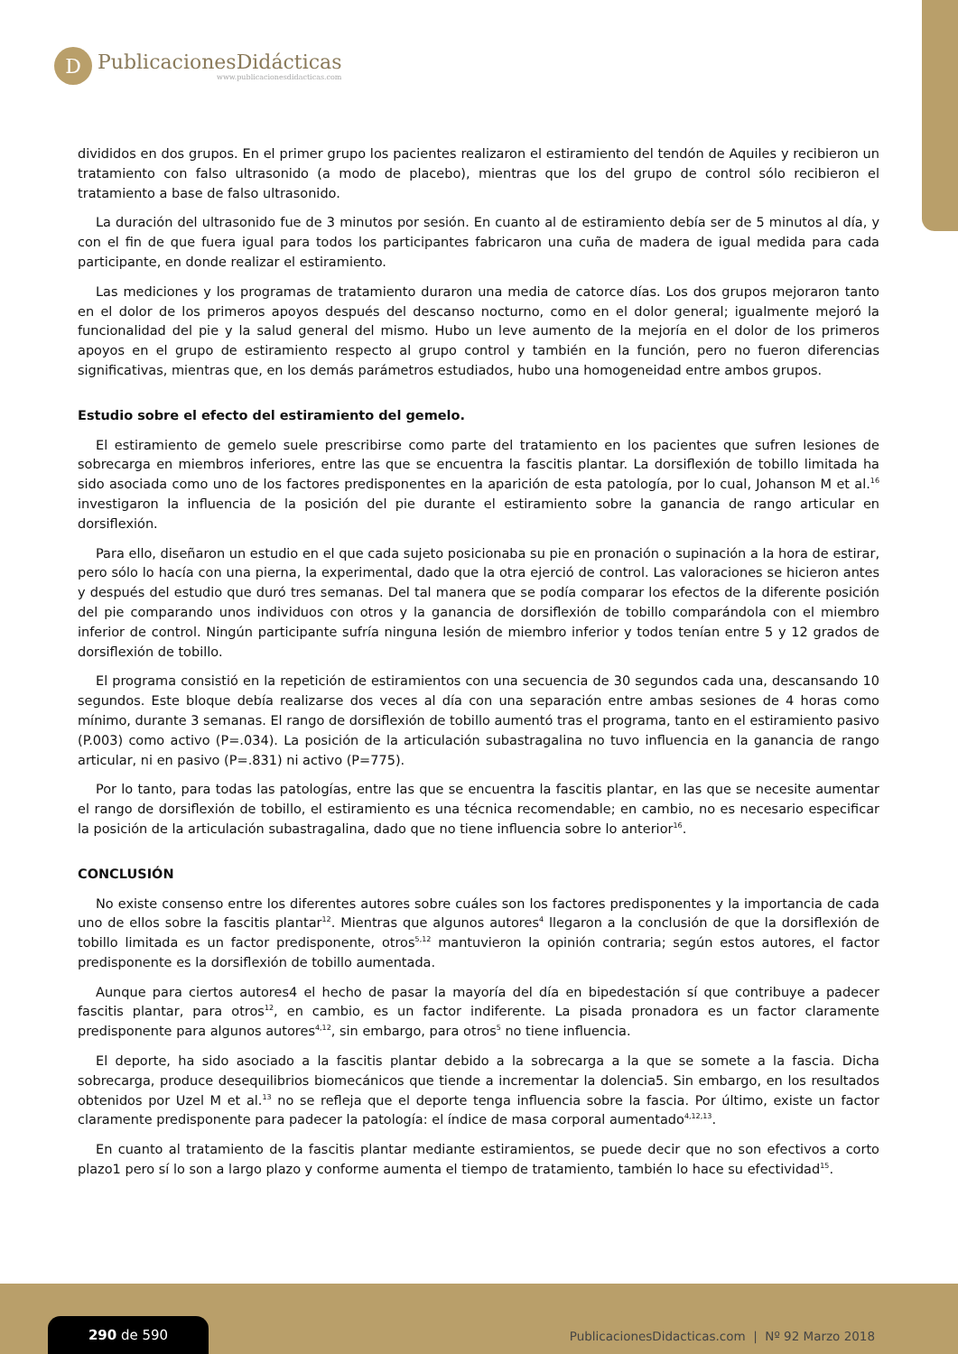D
PublicacionesDidácticas
www.publicacionesdidacticas.com
divididos en dos grupos. En el primer grupo los pacientes realizaron el estiramiento del tendón de Aquiles y recibieron un tratamiento con falso ultrasonido (a modo de placebo), mientras que los del grupo de control sólo recibieron el tratamiento a base de falso ultrasonido.
La duración del ultrasonido fue de 3 minutos por sesión. En cuanto al de estiramiento debía ser de 5 minutos al día, y con el fin de que fuera igual para todos los participantes fabricaron una cuña de madera de igual medida para cada participante, en donde realizar el estiramiento.
Las mediciones y los programas de tratamiento duraron una media de catorce días. Los dos grupos mejoraron tanto en el dolor de los primeros apoyos después del descanso nocturno, como en el dolor general; igualmente mejoró la funcionalidad del pie y la salud general del mismo. Hubo un leve aumento de la mejoría en el dolor de los primeros apoyos en el grupo de estiramiento respecto al grupo control y también en la función, pero no fueron diferencias significativas, mientras que, en los demás parámetros estudiados, hubo una homogeneidad entre ambos grupos.
Estudio sobre el efecto del estiramiento del gemelo.
El estiramiento de gemelo suele prescribirse como parte del tratamiento en los pacientes que sufren lesiones de sobrecarga en miembros inferiores, entre las que se encuentra la fascitis plantar. La dorsiflexión de tobillo limitada ha sido asociada como uno de los factores predisponentes en la aparición de esta patología, por lo cual, Johanson M et al.<sup>16</sup> investigaron la influencia de la posición del pie durante el estiramiento sobre la ganancia de rango articular en dorsiflexión.
Para ello, diseñaron un estudio en el que cada sujeto posicionaba su pie en pronación o supinación a la hora de estirar, pero sólo lo hacía con una pierna, la experimental, dado que la otra ejerció de control. Las valoraciones se hicieron antes y después del estudio que duró tres semanas. Del tal manera que se podía comparar los efectos de la diferente posición del pie comparando unos individuos con otros y la ganancia de dorsiflexión de tobillo comparándola con el miembro inferior de control. Ningún participante sufría ninguna lesión de miembro inferior y todos tenían entre 5 y 12 grados de dorsiflexión de tobillo.
El programa consistió en la repetición de estiramientos con una secuencia de 30 segundos cada una, descansando 10 segundos. Este bloque debía realizarse dos veces al día con una separación entre ambas sesiones de 4 horas como mínimo, durante 3 semanas. El rango de dorsiflexión de tobillo aumentó tras el programa, tanto en el estiramiento pasivo (P.003) como activo (P=.034). La posición de la articulación subastragalina no tuvo influencia en la ganancia de rango articular, ni en pasivo (P=.831) ni activo (P=775).
Por lo tanto, para todas las patologías, entre las que se encuentra la fascitis plantar, en las que se necesite aumentar el rango de dorsiflexión de tobillo, el estiramiento es una técnica recomendable; en cambio, no es necesario especificar la posición de la articulación subastragalina, dado que no tiene influencia sobre lo anterior<sup>16</sup>.
CONCLUSIÓN
No existe consenso entre los diferentes autores sobre cuáles son los factores predisponentes y la importancia de cada uno de ellos sobre la fascitis plantar<sup>12</sup>. Mientras que algunos autores<sup>4</sup> llegaron a la conclusión de que la dorsiflexión de tobillo limitada es un factor predisponente, otros<sup>5,12</sup> mantuvieron la opinión contraria; según estos autores, el factor predisponente es la dorsiflexión de tobillo aumentada.
Aunque para ciertos autores4 el hecho de pasar la mayoría del día en bipedestación sí que contribuye a padecer fascitis plantar, para otros<sup>12</sup>, en cambio, es un factor indiferente. La pisada pronadora es un factor claramente predisponente para algunos autores<sup>4,12</sup>, sin embargo, para otros<sup>5</sup> no tiene influencia.
El deporte, ha sido asociado a la fascitis plantar debido a la sobrecarga a la que se somete a la fascia. Dicha sobrecarga, produce desequilibrios biomecánicos que tiende a incrementar la dolencia5. Sin embargo, en los resultados obtenidos por Uzel M et al.<sup>13</sup> no se refleja que el deporte tenga influencia sobre la fascia. Por último, existe un factor claramente predisponente para padecer la patología: el índice de masa corporal aumentado<sup>4,12,13</sup>.
En cuanto al tratamiento de la fascitis plantar mediante estiramientos, se puede decir que no son efectivos a corto plazo1 pero sí lo son a largo plazo y conforme aumenta el tiempo de tratamiento, también lo hace su efectividad<sup>15</sup>.
290 de 590
PublicacionesDidacticas.com | Nº 92 Marzo 2018